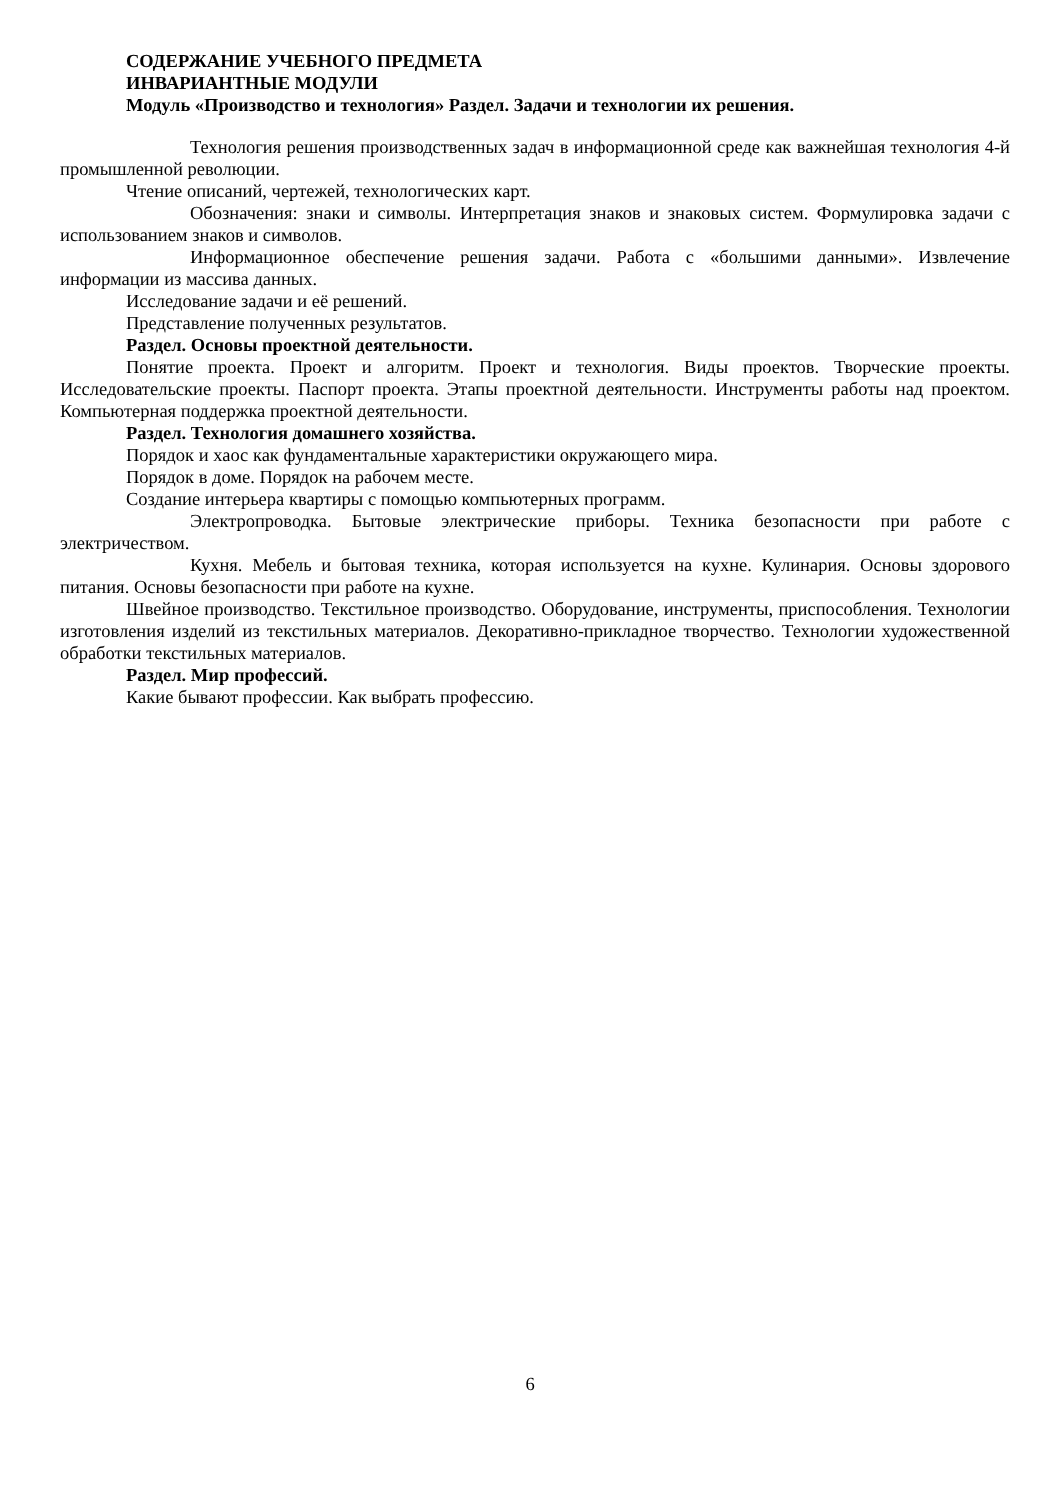СОДЕРЖАНИЕ УЧЕБНОГО ПРЕДМЕТА
ИНВАРИАНТНЫЕ МОДУЛИ
Модуль «Производство и технология» Раздел. Задачи и технологии их решения.
Технология решения производственных задач в информационной среде как важнейшая технология 4-й промышленной революции.
Чтение описаний, чертежей, технологических карт.
Обозначения: знаки и символы. Интерпретация знаков и знаковых систем. Формулировка задачи с использованием знаков и символов.
Информационное обеспечение решения задачи. Работа с «большими данными». Извлечение информации из массива данных.
Исследование задачи и её решений.
Представление полученных результатов.
Раздел. Основы проектной деятельности.
Понятие проекта. Проект и алгоритм. Проект и технология. Виды проектов. Творческие проекты. Исследовательские проекты. Паспорт проекта. Этапы проектной деятельности. Инструменты работы над проектом. Компьютерная поддержка проектной деятельности.
Раздел. Технология домашнего хозяйства.
Порядок и хаос как фундаментальные характеристики окружающего мира.
Порядок в доме. Порядок на рабочем месте.
Создание интерьера квартиры с помощью компьютерных программ.
Электропроводка. Бытовые электрические приборы. Техника безопасности при работе с электричеством.
Кухня. Мебель и бытовая техника, которая используется на кухне. Кулинария. Основы здорового питания. Основы безопасности при работе на кухне.
Швейное производство. Текстильное производство. Оборудование, инструменты, приспособления. Технологии изготовления изделий из текстильных материалов. Декоративно-прикладное творчество. Технологии художественной обработки текстильных материалов.
Раздел. Мир профессий.
Какие бывают профессии. Как выбрать профессию.
6